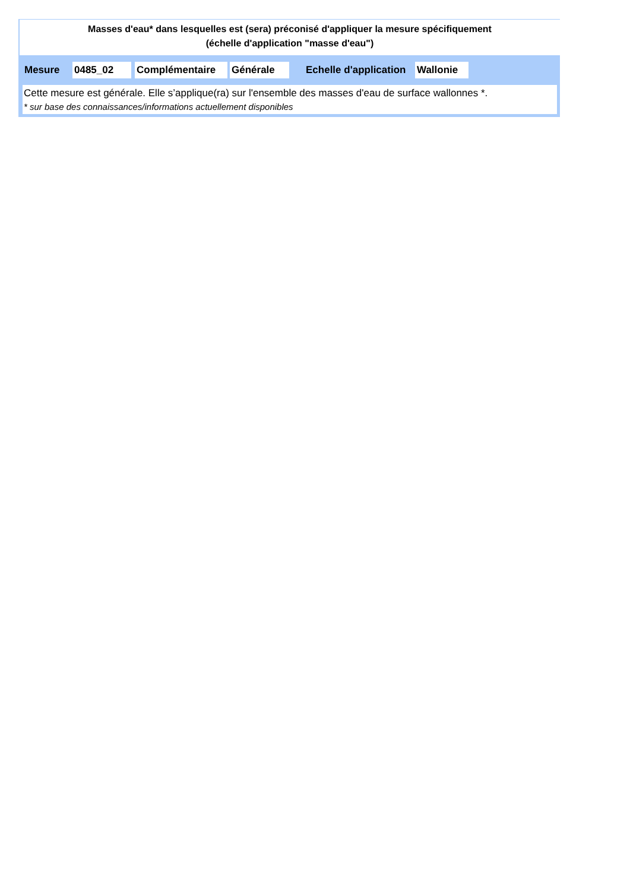Masses d'eau* dans lesquelles est (sera) préconisé d'appliquer la mesure spécifiquement
(échelle d'application "masse d'eau")
Mesure 0485_02 Complémentaire Générale Echelle d'application Wallonie
Cette mesure est générale. Elle s’applique(ra) sur l'ensemble des masses d'eau de surface wallonnes *.
* sur base des connaissances/informations actuellement disponibles